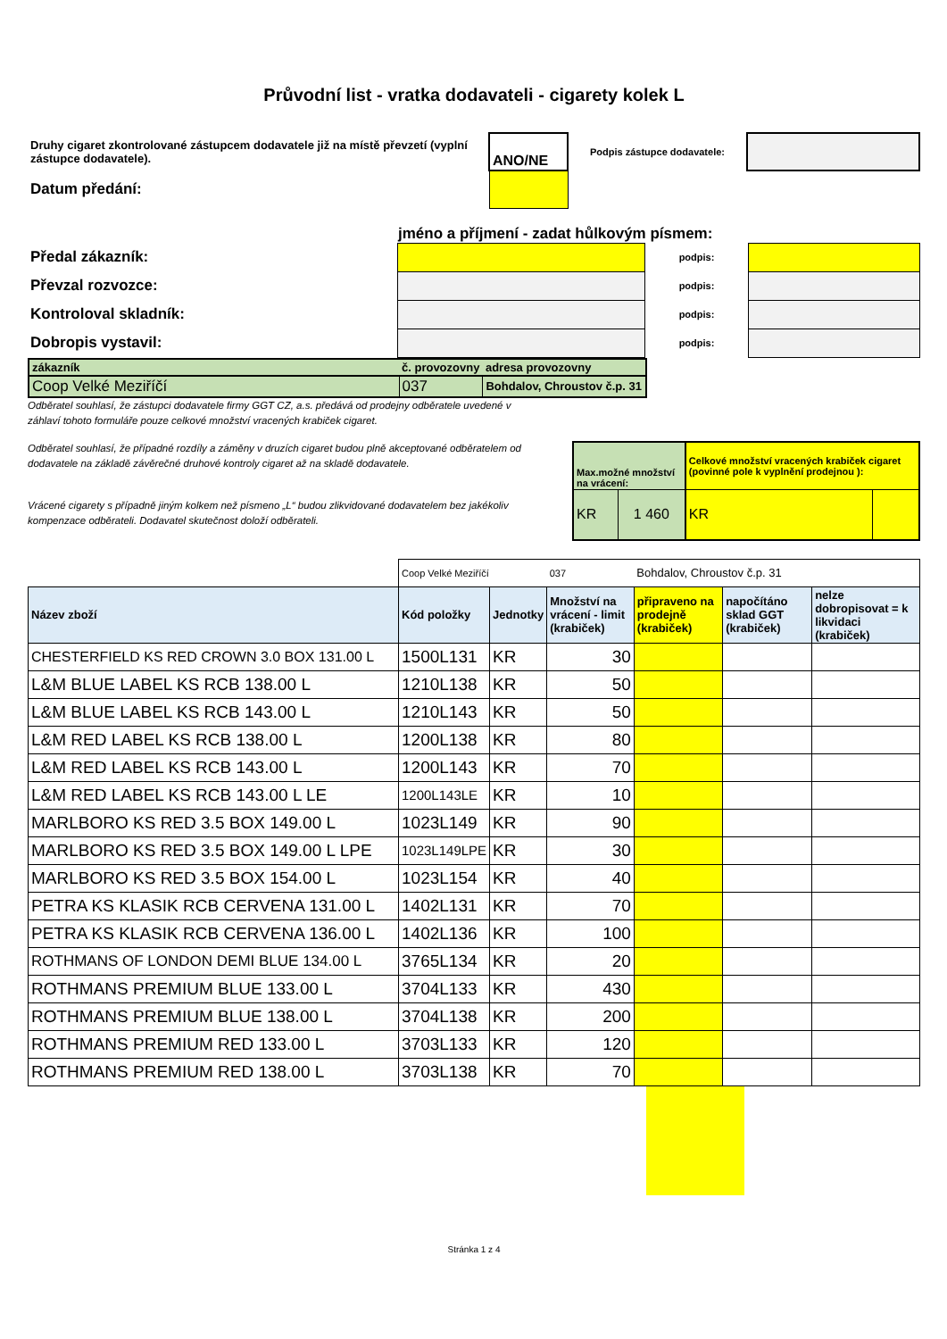Průvodní list - vratka dodavateli - cigarety kolek L
| Druhy cigaret zkontrolované zástupcem dodavatele již na místě převzetí (vyplní zástupce dodavatele). | ANO/NE | Podpis zástupce dodavatele: | |
| Datum předání: | | | |
jméno a příjmení - zadat hůlkovým písmem:
| Předal zákazník: | | podpis: | |
| Převzal rozvozce: | | podpis: | |
| Kontroloval skladník: | | podpis: | |
| Dobropis vystavil: | | podpis: | |
| zákazník | č. provozovny | adresa provozovny |
| Coop Velké Meziříčí | 037 | Bohdalov, Chroustov č.p. 31 |
Odběratel souhlasí, že zástupci dodavatele firmy GGT CZ, a.s. předává od prodejny odběratele uvedené v
záhlaví tohoto formuláře pouze celkové množství vracených krabiček cigaret.
Odběratel souhlasí, že případné rozdíly a záměny v druzích cigaret budou plně akceptované odběratelem od dodavatele na základě závěrečné druhové kontroly cigaret až na skladě dodavatele.
Vrácené cigarety s případně jiným kolkem než písmeno „L“ budou zlikvidované dodavatelem bez jakékoliv kompenzace odběrateli. Dodavatel skutečnost doloží odběrateli.
| Max.možné množství na vrácení: | | Celkové množství vracených krabiček cigaret (povinné pole k vyplnění prodejnou ): | |
| KR | 1 460 | KR | |
| | Coop Velké Meziříčí | | 037 | Bohdalov, Chroustov č.p. 31 | | |
| Název zboží | Kód položky | Jednotky | Množství na vrácení - limit (krabiček) | připraveno na prodejně (krabiček) | napočítáno sklad GGT (krabiček) | nelze dobropisovat = k likvidaci (krabiček) |
| CHESTERFIELD KS RED CROWN 3.0 BOX 131.00 L | 1500L131 | KR | 30 | | | |
| L&M BLUE LABEL KS RCB 138.00 L | 1210L138 | KR | 50 | | | |
| L&M BLUE LABEL KS RCB 143.00 L | 1210L143 | KR | 50 | | | |
| L&M RED LABEL KS RCB 138.00 L | 1200L138 | KR | 80 | | | |
| L&M RED LABEL KS RCB 143.00 L | 1200L143 | KR | 70 | | | |
| L&M RED LABEL KS RCB 143.00 L LE | 1200L143LE | KR | 10 | | | |
| MARLBORO KS RED 3.5 BOX 149.00 L | 1023L149 | KR | 90 | | | |
| MARLBORO KS RED 3.5 BOX 149.00 L LPE | 1023L149LPE | KR | 30 | | | |
| MARLBORO KS RED 3.5 BOX 154.00 L | 1023L154 | KR | 40 | | | |
| PETRA KS KLASIK RCB CERVENA 131.00 L | 1402L131 | KR | 70 | | | |
| PETRA KS KLASIK RCB CERVENA 136.00 L | 1402L136 | KR | 100 | | | |
| ROTHMANS OF LONDON DEMI BLUE 134.00 L | 3765L134 | KR | 20 | | | |
| ROTHMANS PREMIUM BLUE 133.00 L | 3704L133 | KR | 430 | | | |
| ROTHMANS PREMIUM BLUE 138.00 L | 3704L138 | KR | 200 | | | |
| ROTHMANS PREMIUM RED 133.00 L | 3703L133 | KR | 120 | | | |
| ROTHMANS PREMIUM RED 138.00 L | 3703L138 | KR | 70 | | | |
Stránka 1 z 4